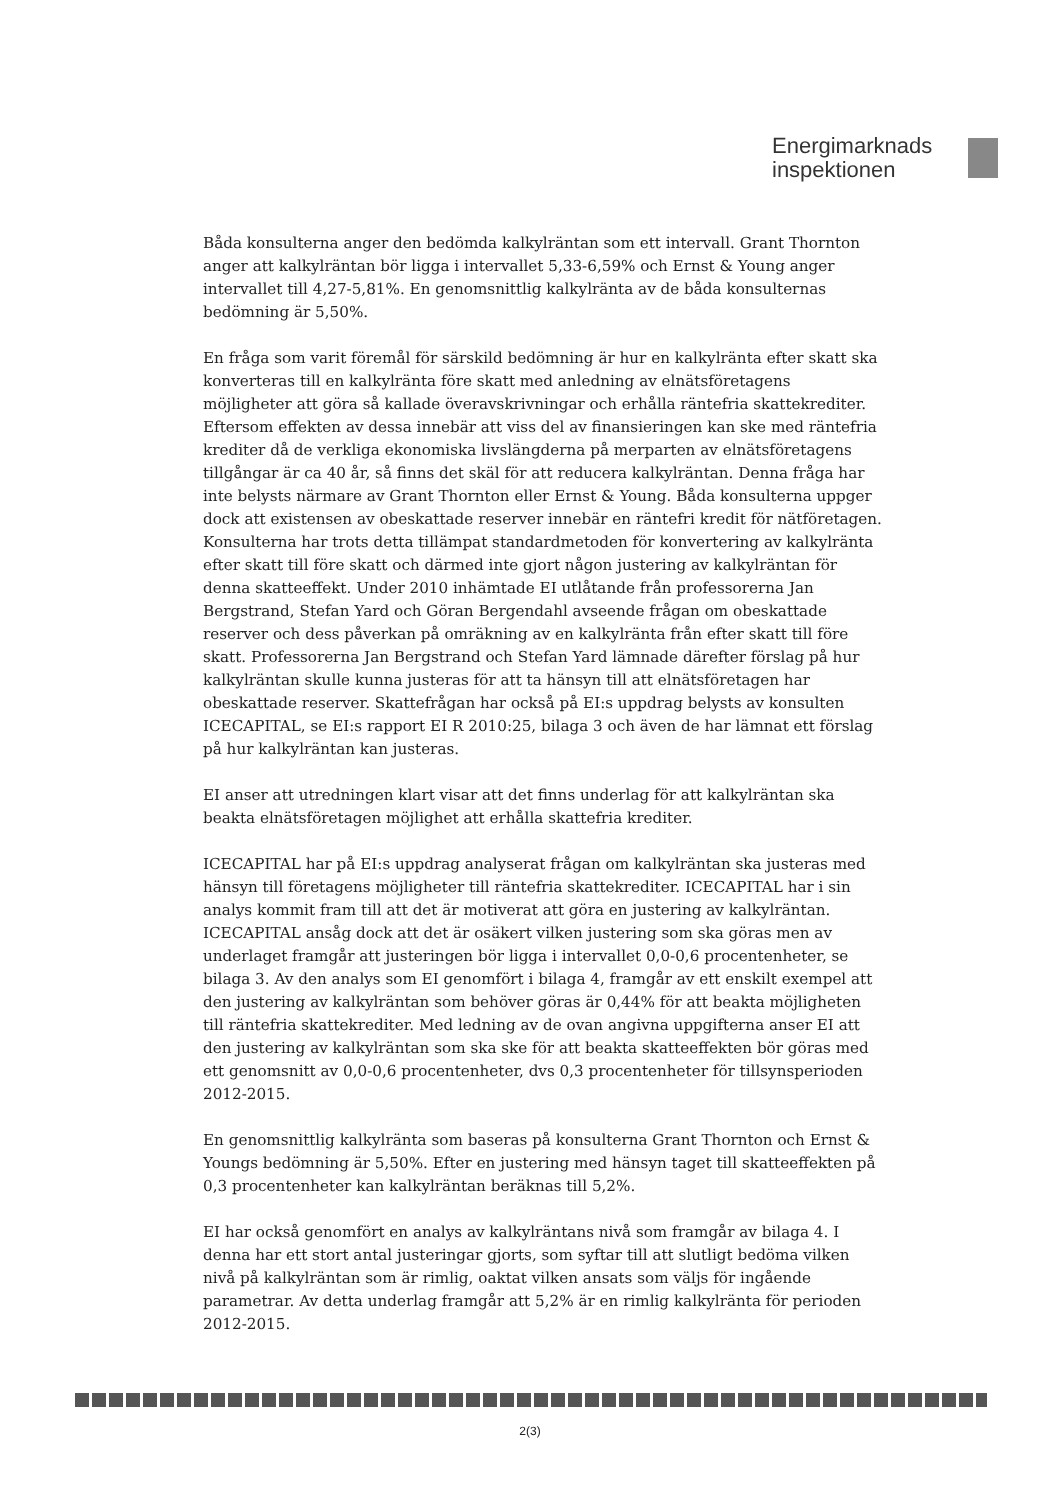Energimarknads
inspektionen
Båda konsulterna anger den bedömda kalkylräntan som ett intervall. Grant Thornton anger att kalkylräntan bör ligga i intervallet 5,33-6,59% och Ernst & Young anger intervallet till 4,27-5,81%. En genomsnittlig kalkylränta av de båda konsulternas bedömning är 5,50%.
En fråga som varit föremål för särskild bedömning är hur en kalkylränta efter skatt ska konverteras till en kalkylränta före skatt med anledning av elnätsföretagens möjligheter att göra så kallade överavskrivningar och erhålla räntefria skattekrediter. Eftersom effekten av dessa innebär att viss del av finansieringen kan ske med räntefria krediter då de verkliga ekonomiska livslängderna på merparten av elnätsföretagens tillgångar är ca 40 år, så finns det skäl för att reducera kalkylräntan. Denna fråga har inte belysts närmare av Grant Thornton eller Ernst & Young. Båda konsulterna uppger dock att existensen av obeskattade reserver innebär en räntefri kredit för nätföretagen. Konsulterna har trots detta tillämpat standardmetoden för konvertering av kalkylränta efter skatt till före skatt och därmed inte gjort någon justering av kalkylräntan för denna skatteeffekt. Under 2010 inhämtade EI utlåtande från professorerna Jan Bergstrand, Stefan Yard och Göran Bergendahl avseende frågan om obeskattade reserver och dess påverkan på omräkning av en kalkylränta från efter skatt till före skatt. Professorerna Jan Bergstrand och Stefan Yard lämnade därefter förslag på hur kalkylräntan skulle kunna justeras för att ta hänsyn till att elnätsföretagen har obeskattade reserver. Skattefrågan har också på EI:s uppdrag belysts av konsulten ICECAPITAL, se EI:s rapport EI R 2010:25, bilaga 3 och även de har lämnat ett förslag på hur kalkylräntan kan justeras.
EI anser att utredningen klart visar att det finns underlag för att kalkylräntan ska beakta elnätsföretagen möjlighet att erhålla skattefria krediter.
ICECAPITAL har på EI:s uppdrag analyserat frågan om kalkylräntan ska justeras med hänsyn till företagens möjligheter till räntefria skattekrediter. ICECAPITAL har i sin analys kommit fram till att det är motiverat att göra en justering av kalkylräntan. ICECAPITAL ansåg dock att det är osäkert vilken justering som ska göras men av underlaget framgår att justeringen bör ligga i intervallet 0,0-0,6 procentenheter, se bilaga 3. Av den analys som EI genomfört i bilaga 4, framgår av ett enskilt exempel att den justering av kalkylräntan som behöver göras är 0,44% för att beakta möjligheten till räntefria skattekrediter. Med ledning av de ovan angivna uppgifterna anser EI att den justering av kalkylräntan som ska ske för att beakta skatteeffekten bör göras med ett genomsnitt av 0,0-0,6 procentenheter, dvs 0,3 procentenheter för tillsynsperioden 2012-2015.
En genomsnittlig kalkylränta som baseras på konsulterna Grant Thornton och Ernst & Youngs bedömning är 5,50%. Efter en justering med hänsyn taget till skatteeffekten på 0,3 procentenheter kan kalkylräntan beräknas till 5,2%.
EI har också genomfört en analys av kalkylräntans nivå som framgår av bilaga 4. I denna har ett stort antal justeringar gjorts, som syftar till att slutligt bedöma vilken nivå på kalkylräntan som är rimlig, oaktat vilken ansats som väljs för ingående parametrar. Av detta underlag framgår att 5,2% är en rimlig kalkylränta för perioden 2012-2015.
2(3)